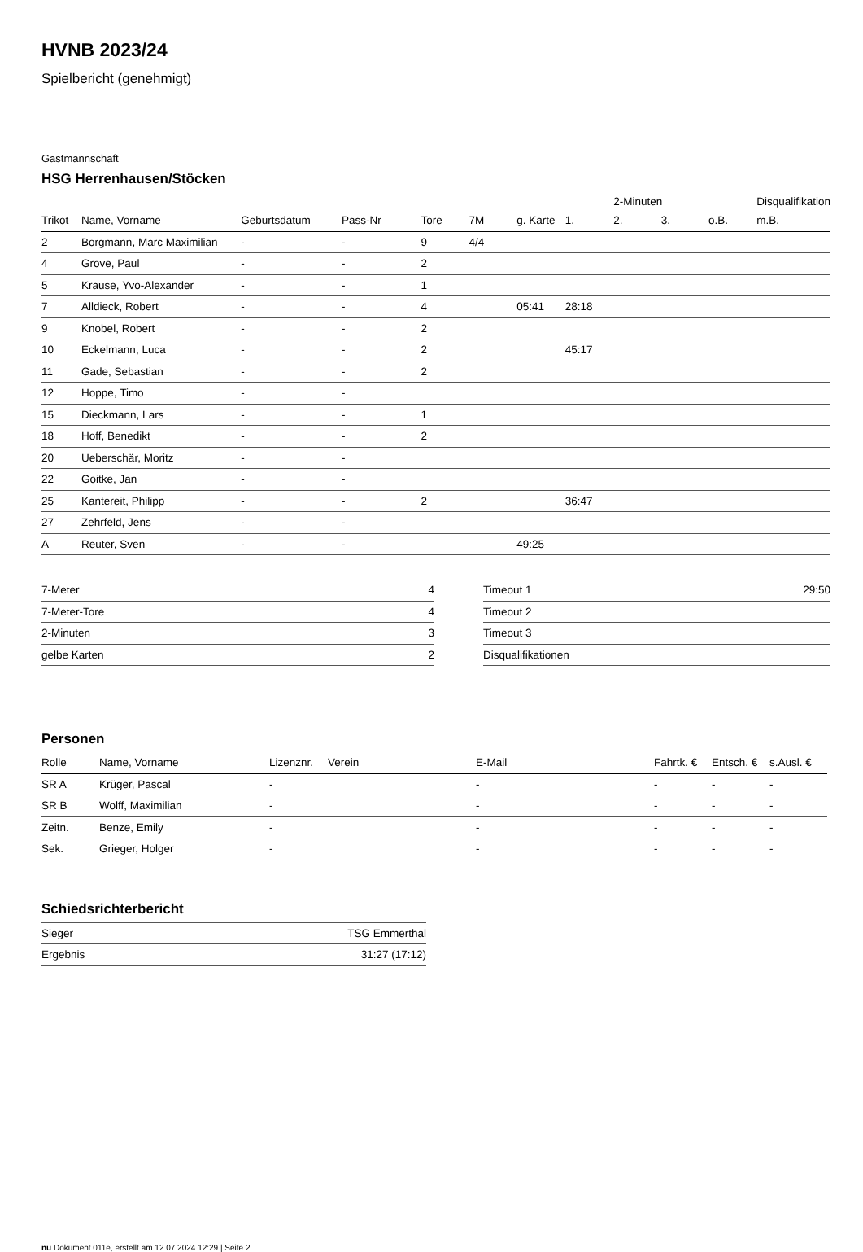HVNB 2023/24
Spielbericht (genehmigt)
Gastmannschaft
HSG Herrenhausen/Stöcken
| | | | | | | | | 2-Minuten | | | Disqualifikation |
| --- | --- | --- | --- | --- | --- | --- | --- | --- | --- | --- | --- |
| Trikot | Name, Vorname | Geburtsdatum | Pass-Nr | Tore | 7M | g. Karte | 1. | 2. | 3. | o.B. | m.B. |
| 2 | Borgmann, Marc Maximilian | - | - | 9 | 4/4 | | | | | | |
| 4 | Grove, Paul | - | - | 2 | | | | | | | |
| 5 | Krause, Yvo-Alexander | - | - | 1 | | | | | | | |
| 7 | Alldieck, Robert | - | - | 4 | | 05:41 | 28:18 | | | | |
| 9 | Knobel, Robert | - | - | 2 | | | | | | | |
| 10 | Eckelmann, Luca | - | - | 2 | | | 45:17 | | | | |
| 11 | Gade, Sebastian | - | - | 2 | | | | | | | |
| 12 | Hoppe, Timo | - | - | | | | | | | | |
| 15 | Dieckmann, Lars | - | - | 1 | | | | | | | |
| 18 | Hoff, Benedikt | - | - | 2 | | | | | | | |
| 20 | Ueberschär, Moritz | - | - | | | | | | | | |
| 22 | Goitke, Jan | - | - | | | | | | | | |
| 25 | Kantereit, Philipp | - | - | 2 | | | 36:47 | | | | |
| 27 | Zehrfeld, Jens | - | - | | | | | | | | |
| A | Reuter, Sven | - | - | | | 49:25 | | | | | |
| 7-Meter | 4 |
| 7-Meter-Tore | 4 |
| 2-Minuten | 3 |
| gelbe Karten | 2 |
| Timeout 1 | 29:50 |
| Timeout 2 | |
| Timeout 3 | |
| Disqualifikationen | |
Personen
| Rolle | Name, Vorname | Lizenznr. | Verein | E-Mail | Fahrtk. € | Entsch. € | s.Ausl. € |
| --- | --- | --- | --- | --- | --- | --- | --- |
| SR A | Krüger, Pascal | - | | - | - | - | - |
| SR B | Wolff, Maximilian | - | | - | - | - | - |
| Zeitn. | Benze, Emily | - | | - | - | - | - |
| Sek. | Grieger, Holger | - | | - | - | - | - |
Schiedsrichterbericht
| Sieger | TSG Emmerthal |
| Ergebnis | 31:27 (17:12) |
nu.Dokument 011e, erstellt am 12.07.2024 12:29 | Seite 2